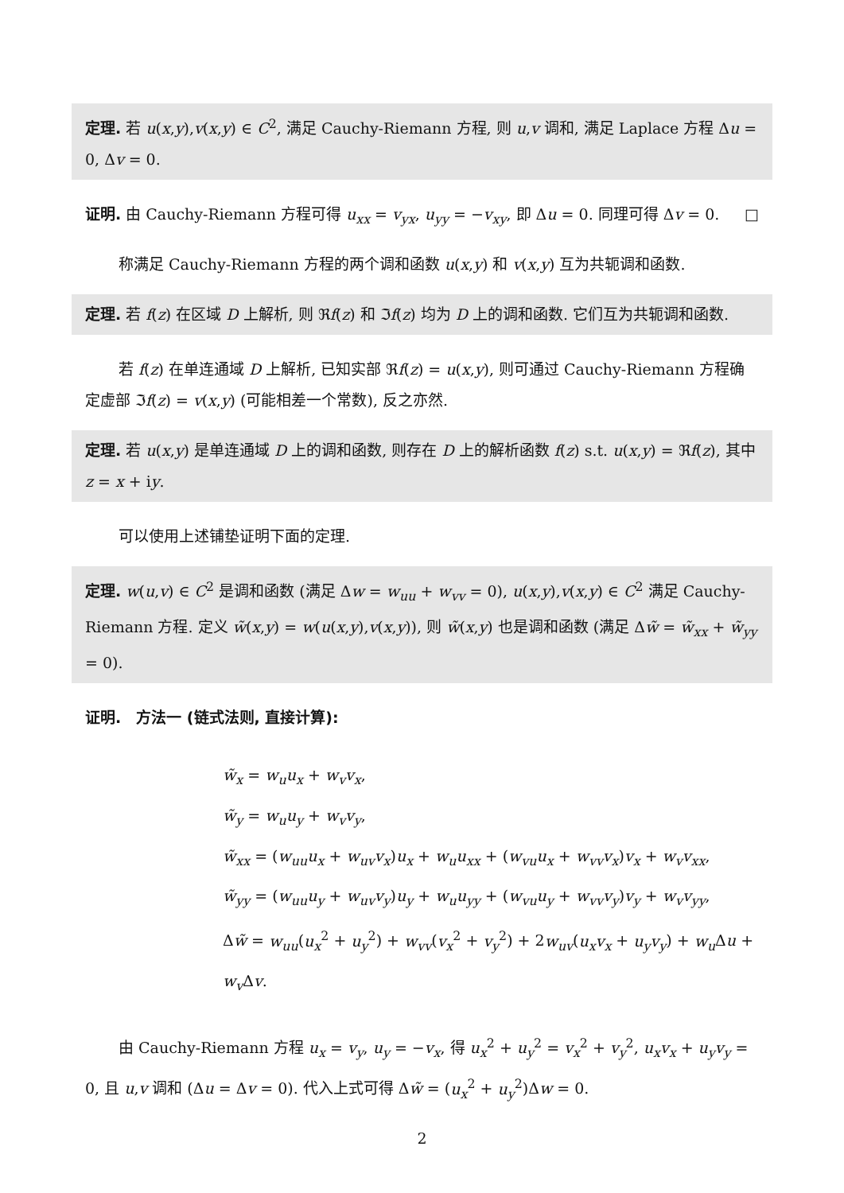定理. 若 u(x,y),v(x,y) ∈ C<sup>2</sup>, 满足 Cauchy-Riemann 方程, 则 u,v 调和, 满足 Laplace 方程 Δu = 0, Δv = 0.
证明. 由 Cauchy-Riemann 方程可得 u<sub>xx</sub> = v<sub>yx</sub>, u<sub>yy</sub> = −v<sub>xy</sub>, 即 Δu = 0. 同理可得 Δv = 0. □
称满足 Cauchy-Riemann 方程的两个调和函数 u(x,y) 和 v(x,y) 互为共轭调和函数.
定理. 若 f(z) 在区域 D 上解析, 则 ℜf(z) 和 ℑf(z) 均为 D 上的调和函数. 它们互为共轭调和函数.
若 f(z) 在单连通域 D 上解析, 已知实部 ℜf(z) = u(x,y), 则可通过 Cauchy-Riemann 方程确定虚部 ℑf(z) = v(x,y) (可能相差一个常数), 反之亦然.
定理. 若 u(x,y) 是单连通域 D 上的调和函数, 则存在 D 上的解析函数 f(z) s.t. u(x,y) = ℜf(z), 其中 z = x + iy.
可以使用上述铺垫证明下面的定理.
定理. w(u,v) ∈ C<sup>2</sup> 是调和函数 (满足 Δw = w<sub>uu</sub> + w<sub>vv</sub> = 0), u(x,y),v(x,y) ∈ C<sup>2</sup> 满足 Cauchy-Riemann 方程. 定义 w̃(x,y) = w(u(x,y),v(x,y)), 则 w̃(x,y) 也是调和函数 (满足 Δw̃ = w̃<sub>xx</sub> + w̃<sub>yy</sub> = 0).
证明.　方法一 (链式法则, 直接计算):
w̃<sub>x</sub> = w<sub>u</sub>u<sub>x</sub> + w<sub>v</sub>v<sub>x</sub>,
w̃<sub>y</sub> = w<sub>u</sub>u<sub>y</sub> + w<sub>v</sub>v<sub>y</sub>,
w̃<sub>xx</sub> = (w<sub>uu</sub>u<sub>x</sub> + w<sub>uv</sub>v<sub>x</sub>)u<sub>x</sub> + w<sub>u</sub>u<sub>xx</sub> + (w<sub>vu</sub>u<sub>x</sub> + w<sub>vv</sub>v<sub>x</sub>)v<sub>x</sub> + w<sub>v</sub>v<sub>xx</sub>,
w̃<sub>yy</sub> = (w<sub>uu</sub>u<sub>y</sub> + w<sub>uv</sub>v<sub>y</sub>)u<sub>y</sub> + w<sub>u</sub>u<sub>yy</sub> + (w<sub>vu</sub>u<sub>y</sub> + w<sub>vv</sub>v<sub>y</sub>)v<sub>y</sub> + w<sub>v</sub>v<sub>yy</sub>,
Δw̃ = w<sub>uu</sub>(u<sub>x</sub><sup>2</sup> + u<sub>y</sub><sup>2</sup>) + w<sub>vv</sub>(v<sub>x</sub><sup>2</sup> + v<sub>y</sub><sup>2</sup>) + 2w<sub>uv</sub>(u<sub>x</sub>v<sub>x</sub> + u<sub>y</sub>v<sub>y</sub>) + w<sub>u</sub> Δu + w<sub>v</sub> Δv.
由 Cauchy-Riemann 方程 u<sub>x</sub> = v<sub>y</sub>, u<sub>y</sub> = −v<sub>x</sub>, 得 u<sub>x</sub><sup>2</sup> + u<sub>y</sub><sup>2</sup> = v<sub>x</sub><sup>2</sup> + v<sub>y</sub><sup>2</sup>, u<sub>x</sub>v<sub>x</sub> + u<sub>y</sub>v<sub>y</sub> = 0, 且 u,v 调和 (Δu = Δv = 0). 代入上式可得 Δw̃ = (u<sub>x</sub><sup>2</sup> + u<sub>y</sub><sup>2</sup>)Δw = 0.
2